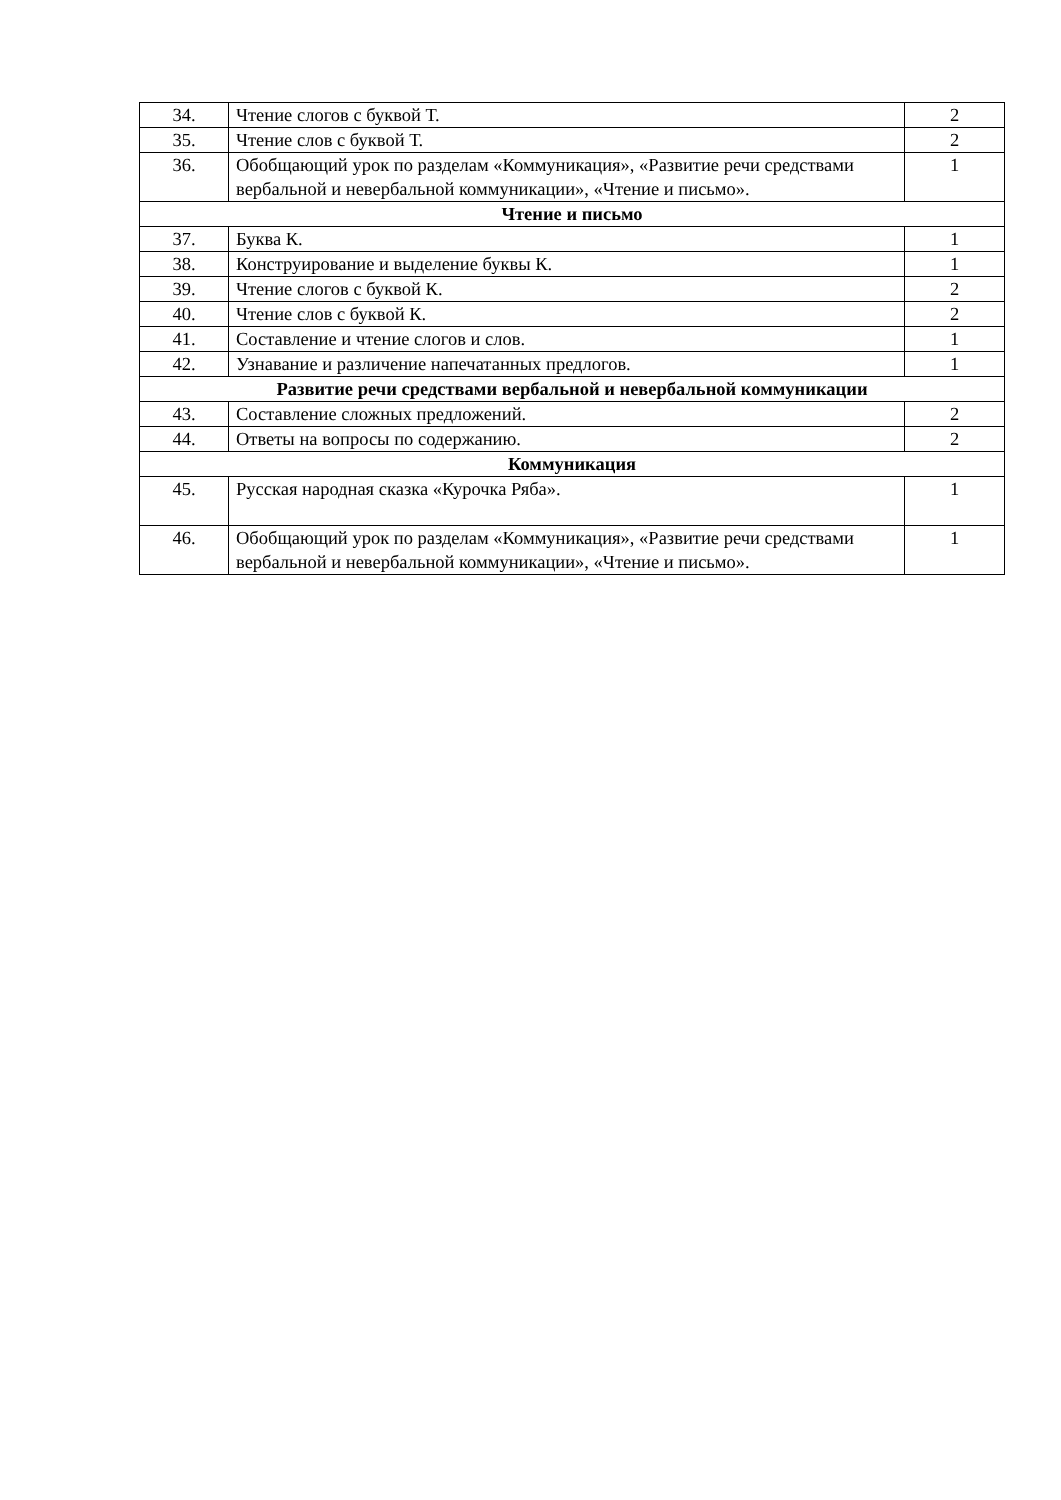| 34. | Чтение слогов с буквой Т. | 2 |
| 35. | Чтение слов с буквой Т. | 2 |
| 36. | Обобщающий урок по разделам «Коммуникация», «Развитие речи средствами вербальной и невербальной коммуникации», «Чтение и письмо». | 1 |
| Чтение и письмо | | |
| 37. | Буква К. | 1 |
| 38. | Конструирование и выделение буквы К. | 1 |
| 39. | Чтение слогов с буквой К. | 2 |
| 40. | Чтение слов с буквой К. | 2 |
| 41. | Составление и чтение слогов и слов. | 1 |
| 42. | Узнавание и различение напечатанных предлогов. | 1 |
| Развитие речи средствами вербальной и невербальной коммуникации | | |
| 43. | Составление сложных предложений. | 2 |
| 44. | Ответы на вопросы по содержанию. | 2 |
| Коммуникация | | |
| 45. | Русская народная сказка «Курочка Ряба». | 1 |
| 46. | Обобщающий урок по разделам «Коммуникация», «Развитие речи средствами вербальной и невербальной коммуникации», «Чтение и письмо». | 1 |